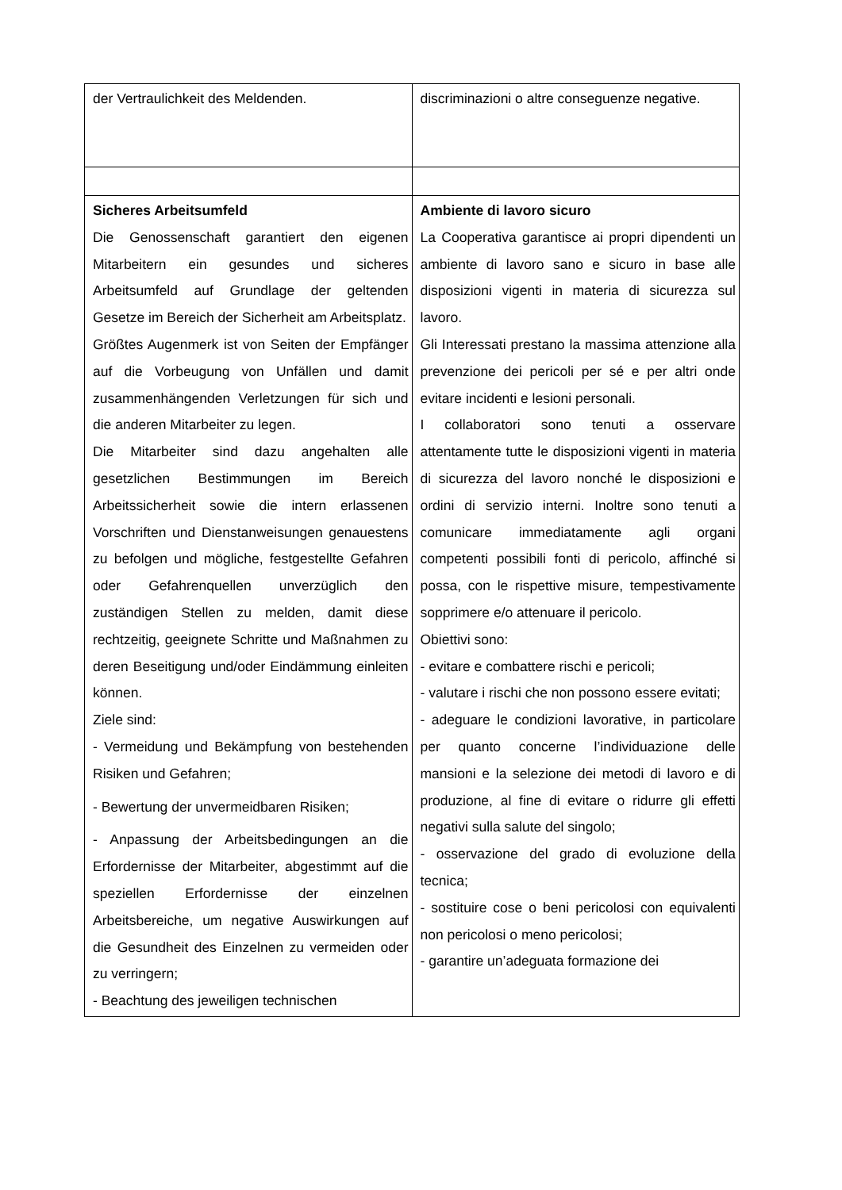| der Vertraulichkeit des Meldenden. | discriminazioni o altre conseguenze negative. |
| Sicheres Arbeitsumfeld Die Genossenschaft garantiert den eigenen Mitarbeitern ein gesundes und sicheres Arbeitsumfeld auf Grundlage der geltenden Gesetze im Bereich der Sicherheit am Arbeitsplatz. Größtes Augenmerk ist von Seiten der Empfänger auf die Vorbeugung von Unfällen und damit zusammenhängenden Verletzungen für sich und die anderen Mitarbeiter zu legen. Die Mitarbeiter sind dazu angehalten alle gesetzlichen Bestimmungen im Bereich Arbeitssicherheit sowie die intern erlassenen Vorschriften und Dienstanweisungen genauestens zu befolgen und mögliche, festgestellte Gefahren oder Gefahrenquellen unverzüglich den zuständigen Stellen zu melden, damit diese rechtzeitig, geeignete Schritte und Maßnahmen zu deren Beseitigung und/oder Eindämmung einleiten können. Ziele sind: - Vermeidung und Bekämpfung von bestehenden Risiken und Gefahren; - Bewertung der unvermeidbaren Risiken; - Anpassung der Arbeitsbedingungen an die Erfordernisse der Mitarbeiter, abgestimmt auf die speziellen Erfordernisse der einzelnen Arbeitsbereiche, um negative Auswirkungen auf die Gesundheit des Einzelnen zu vermeiden oder zu verringern; - Beachtung des jeweiligen technischen | Ambiente di lavoro sicuro La Cooperativa garantisce ai propri dipendenti un ambiente di lavoro sano e sicuro in base alle disposizioni vigenti in materia di sicurezza sul lavoro. Gli Interessati prestano la massima attenzione alla prevenzione dei pericoli per sé e per altri onde evitare incidenti e lesioni personali. I collaboratori sono tenuti a osservare attentamente tutte le disposizioni vigenti in materia di sicurezza del lavoro nonché le disposizioni e ordini di servizio interni. Inoltre sono tenuti a comunicare immediatamente agli organi competenti possibili fonti di pericolo, affinché si possa, con le rispettive misure, tempestivamente sopprimere e/o attenuare il pericolo. Obiettivi sono: - evitare e combattere rischi e pericoli; - valutare i rischi che non possono essere evitati; - adeguare le condizioni lavorative, in particolare per quanto concerne l’individuazione delle mansioni e la selezione dei metodi di lavoro e di produzione, al fine di evitare o ridurre gli effetti negativi sulla salute del singolo; - osservazione del grado di evoluzione della tecnica; - sostituire cose o beni pericolosi con equivalenti non pericolosi o meno pericolosi; - garantire un’adeguata formazione dei |